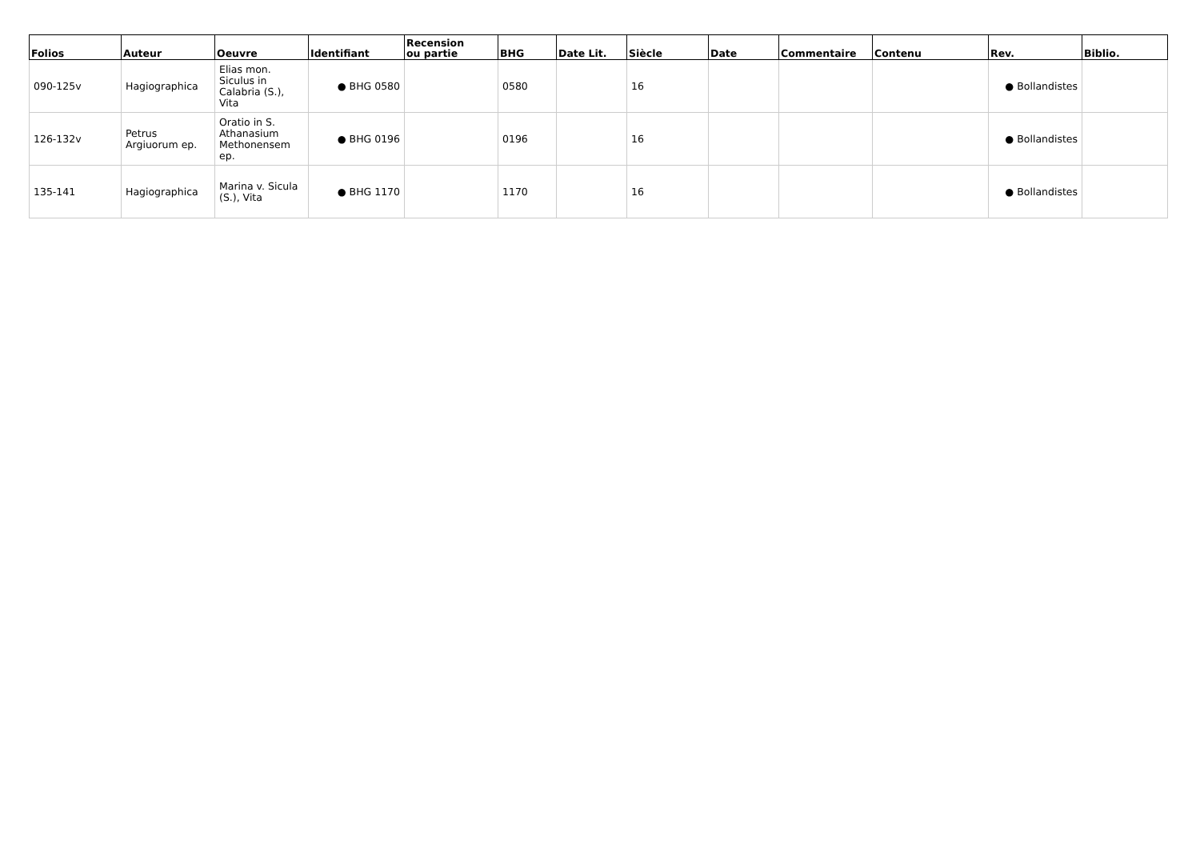| Folios | Auteur | Oeuvre | Identifiant | Recension ou partie | BHG | Date Lit. | Siècle | Date | Commentaire | Contenu | Rev. | Biblio. |
| --- | --- | --- | --- | --- | --- | --- | --- | --- | --- | --- | --- | --- |
| 090-125v | Hagiographica | Elias mon. Siculus in Calabria (S.), Vita | ● BHG 0580 | | 0580 | | 16 | | | | ● Bollandistes | |
| 126-132v | Petrus Argiuorum ep. | Oratio in S. Athanasium Methonensem ep. | ● BHG 0196 | | 0196 | | 16 | | | | ● Bollandistes | |
| 135-141 | Hagiographica | Marina v. Sicula (S.), Vita | ● BHG 1170 | | 1170 | | 16 | | | | ● Bollandistes | |